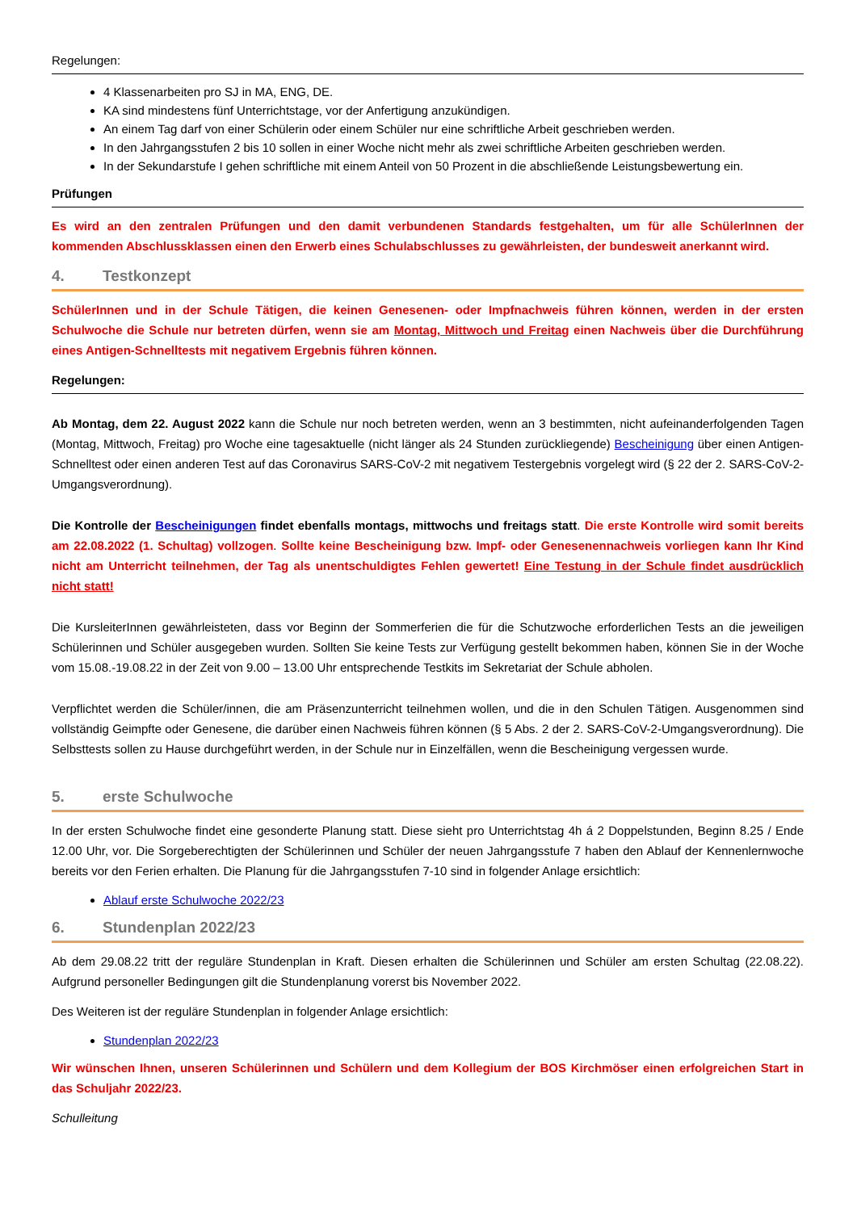Regelungen:
4 Klassenarbeiten pro SJ in MA, ENG, DE.
KA sind mindestens fünf Unterrichtstage, vor der Anfertigung anzukündigen.
An einem Tag darf von einer Schülerin oder einem Schüler nur eine schriftliche Arbeit geschrieben werden.
In den Jahrgangsstufen 2 bis 10 sollen in einer Woche nicht mehr als zwei schriftliche Arbeiten geschrieben werden.
In der Sekundarstufe I gehen schriftliche mit einem Anteil von 50 Prozent in die abschließende Leistungsbewertung ein.
Prüfungen
Es wird an den zentralen Prüfungen und den damit verbundenen Standards festgehalten, um für alle SchülerInnen der kommenden Abschlussklassen einen den Erwerb eines Schulabschlusses zu gewährleisten, der bundesweit anerkannt wird.
4. Testkonzept
SchülerInnen und in der Schule Tätigen, die keinen Genesenen- oder Impfnachweis führen können, werden in der ersten Schulwoche die Schule nur betreten dürfen, wenn sie am Montag, Mittwoch und Freitag einen Nachweis über die Durchführung eines Antigen-Schnelltests mit negativem Ergebnis führen können.
Regelungen:
Ab Montag, dem 22. August 2022 kann die Schule nur noch betreten werden, wenn an 3 bestimmten, nicht aufeinanderfolgenden Tagen (Montag, Mittwoch, Freitag) pro Woche eine tagesaktuelle (nicht länger als 24 Stunden zurückliegende) Bescheinigung über einen Antigen-Schnelltest oder einen anderen Test auf das Coronavirus SARS-CoV-2 mit negativem Testergebnis vorgelegt wird (§ 22 der 2. SARS-CoV-2-Umgangsverordnung).
Die Kontrolle der Bescheinigungen findet ebenfalls montags, mittwochs und freitags statt. Die erste Kontrolle wird somit bereits am 22.08.2022 (1. Schultag) vollzogen. Sollte keine Bescheinigung bzw. Impf- oder Genesenennachweis vorliegen kann Ihr Kind nicht am Unterricht teilnehmen, der Tag als unentschuldigtes Fehlen gewertet! Eine Testung in der Schule findet ausdrücklich nicht statt!
Die KursleiterInnen gewährleisteten, dass vor Beginn der Sommerferien die für die Schutzwoche erforderlichen Tests an die jeweiligen Schülerinnen und Schüler ausgegeben wurden. Sollten Sie keine Tests zur Verfügung gestellt bekommen haben, können Sie in der Woche vom 15.08.-19.08.22 in der Zeit von 9.00 – 13.00 Uhr entsprechende Testkits im Sekretariat der Schule abholen.
Verpflichtet werden die Schüler/innen, die am Präsenzunterricht teilnehmen wollen, und die in den Schulen Tätigen. Ausgenommen sind vollständig Geimpfte oder Genesene, die darüber einen Nachweis führen können (§ 5 Abs. 2 der 2. SARS-CoV-2-Umgangsverordnung). Die Selbsttests sollen zu Hause durchgeführt werden, in der Schule nur in Einzelfällen, wenn die Bescheinigung vergessen wurde.
5. erste Schulwoche
In der ersten Schulwoche findet eine gesonderte Planung statt. Diese sieht pro Unterrichtstag 4h á 2 Doppelstunden, Beginn 8.25 / Ende 12.00 Uhr, vor. Die Sorgeberechtigten der Schülerinnen und Schüler der neuen Jahrgangsstufe 7 haben den Ablauf der Kennenlernwoche bereits vor den Ferien erhalten. Die Planung für die Jahrgangsstufen 7-10 sind in folgender Anlage ersichtlich:
Ablauf erste Schulwoche 2022/23
6. Stundenplan 2022/23
Ab dem 29.08.22 tritt der reguläre Stundenplan in Kraft. Diesen erhalten die Schülerinnen und Schüler am ersten Schultag (22.08.22). Aufgrund personeller Bedingungen gilt die Stundenplanung vorerst bis November 2022.
Des Weiteren ist der reguläre Stundenplan in folgender Anlage ersichtlich:
Stundenplan 2022/23
Wir wünschen Ihnen, unseren Schülerinnen und Schülern und dem Kollegium der BOS Kirchmöser einen erfolgreichen Start in das Schuljahr 2022/23.
Schulleitung